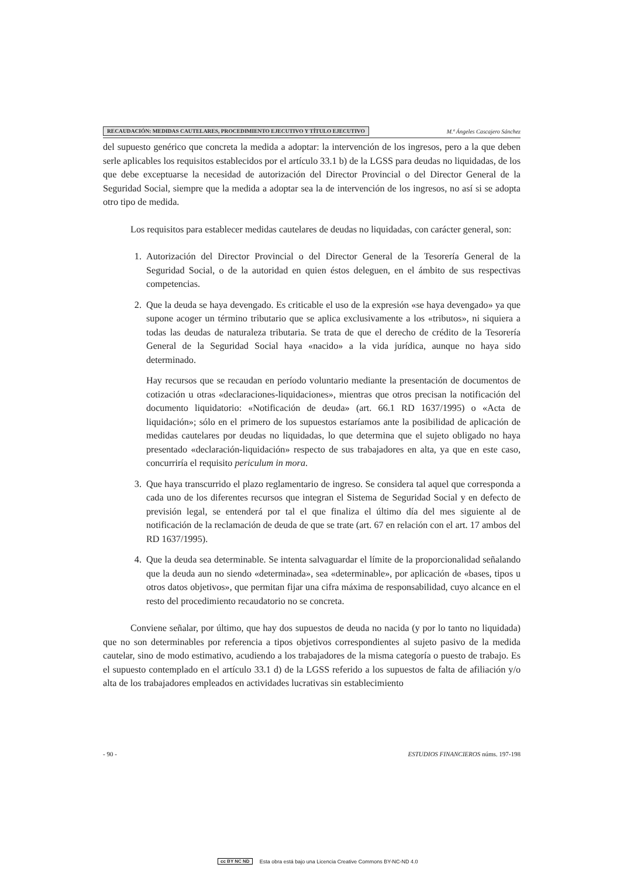RECAUDACIÓN: MEDIDAS CAUTELARES, PROCEDIMIENTO EJECUTIVO Y TÍTULO EJECUTIVO M.ª Ángeles Cascajero Sánchez
del supuesto genérico que concreta la medida a adoptar: la intervención de los ingresos, pero a la que deben serle aplicables los requisitos establecidos por el artículo 33.1 b) de la LGSS para deudas no liquidadas, de los que debe exceptuarse la necesidad de autorización del Director Provincial o del Director General de la Seguridad Social, siempre que la medida a adoptar sea la de intervención de los ingresos, no así si se adopta otro tipo de medida.
Los requisitos para establecer medidas cautelares de deudas no liquidadas, con carácter general, son:
1. Autorización del Director Provincial o del Director General de la Tesorería General de la Seguridad Social, o de la autoridad en quien éstos deleguen, en el ámbito de sus respectivas competencias.
2. Que la deuda se haya devengado. Es criticable el uso de la expresión «se haya devengado» ya que supone acoger un término tributario que se aplica exclusivamente a los «tributos», ni siquiera a todas las deudas de naturaleza tributaria. Se trata de que el derecho de crédito de la Tesorería General de la Seguridad Social haya «nacido» a la vida jurídica, aunque no haya sido determinado.
Hay recursos que se recaudan en período voluntario mediante la presentación de documentos de cotización u otras «declaraciones-liquidaciones», mientras que otros precisan la notificación del documento liquidatorio: «Notificación de deuda» (art. 66.1 RD 1637/1995) o «Acta de liquidación»; sólo en el primero de los supuestos estaríamos ante la posibilidad de aplicación de medidas cautelares por deudas no liquidadas, lo que determina que el sujeto obligado no haya presentado «declaración-liquidación» respecto de sus trabajadores en alta, ya que en este caso, concurriría el requisito periculum in mora.
3. Que haya transcurrido el plazo reglamentario de ingreso. Se considera tal aquel que corresponda a cada uno de los diferentes recursos que integran el Sistema de Seguridad Social y en defecto de previsión legal, se entenderá por tal el que finaliza el último día del mes siguiente al de notificación de la reclamación de deuda de que se trate (art. 67 en relación con el art. 17 ambos del RD 1637/1995).
4. Que la deuda sea determinable. Se intenta salvaguardar el límite de la proporcionalidad señalando que la deuda aun no siendo «determinada», sea «determinable», por aplicación de «bases, tipos u otros datos objetivos», que permitan fijar una cifra máxima de responsabilidad, cuyo alcance en el resto del procedimiento recaudatorio no se concreta.
Conviene señalar, por último, que hay dos supuestos de deuda no nacida (y por lo tanto no liquidada) que no son determinables por referencia a tipos objetivos correspondientes al sujeto pasivo de la medida cautelar, sino de modo estimativo, acudiendo a los trabajadores de la misma categoría o puesto de trabajo. Es el supuesto contemplado en el artículo 33.1 d) de la LGSS referido a los supuestos de falta de afiliación y/o alta de los trabajadores empleados en actividades lucrativas sin establecimiento
- 90 - ESTUDIOS FINANCIEROS núms. 197-198
cc BY NC ND Esta obra está bajo una Licencia Creative Commons BY-NC-ND 4.0